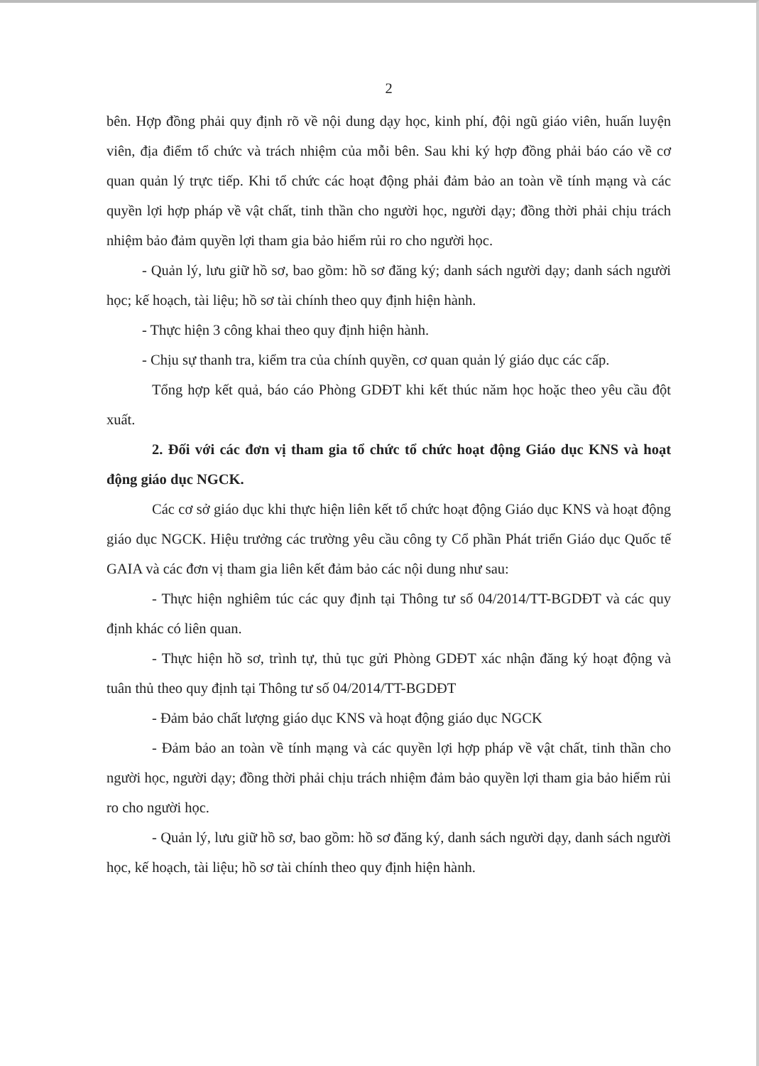2
bên. Hợp đồng phải quy định rõ về nội dung dạy học, kinh phí, đội ngũ giáo viên, huấn luyện viên, địa điểm tổ chức và trách nhiệm của mỗi bên. Sau khi ký hợp đồng phải báo cáo về cơ quan quản lý trực tiếp. Khi tổ chức các hoạt động phải đảm bảo an toàn về tính mạng và các quyền lợi hợp pháp về vật chất, tinh thần cho người học, người dạy; đồng thời phải chịu trách nhiệm bảo đảm quyền lợi tham gia bảo hiểm rủi ro cho người học.
- Quản lý, lưu giữ hồ sơ, bao gồm: hồ sơ đăng ký; danh sách người dạy; danh sách người học; kế hoạch, tài liệu; hồ sơ tài chính theo quy định hiện hành.
- Thực hiện 3 công khai theo quy định hiện hành.
- Chịu sự thanh tra, kiểm tra của chính quyền, cơ quan quản lý giáo dục các cấp.
Tổng hợp kết quả, báo cáo Phòng GDĐT khi kết thúc năm học hoặc theo yêu cầu đột xuất.
2. Đối với các đơn vị tham gia tổ chức tổ chức hoạt động Giáo dục KNS và hoạt động giáo dục NGCK.
Các cơ sở giáo dục khi thực hiện liên kết tổ chức hoạt động Giáo dục KNS và hoạt động giáo dục NGCK. Hiệu trưởng các trường yêu cầu công ty Cổ phần Phát triển Giáo dục Quốc tế GAIA và các đơn vị tham gia liên kết đảm bảo các nội dung như sau:
- Thực hiện nghiêm túc các quy định tại Thông tư số 04/2014/TT-BGDĐT và các quy định khác có liên quan.
- Thực hiện hồ sơ, trình tự, thủ tục gửi Phòng GDĐT xác nhận đăng ký hoạt động và tuân thủ theo quy định tại Thông tư số 04/2014/TT-BGDĐT
- Đảm bảo chất lượng giáo dục KNS và hoạt động giáo dục NGCK
- Đảm bảo an toàn về tính mạng và các quyền lợi hợp pháp về vật chất, tinh thần cho người học, người dạy; đồng thời phải chịu trách nhiệm đảm bảo quyền lợi tham gia bảo hiểm rủi ro cho người học.
- Quản lý, lưu giữ hồ sơ, bao gồm: hồ sơ đăng ký, danh sách người dạy, danh sách người học, kế hoạch, tài liệu; hồ sơ tài chính theo quy định hiện hành.